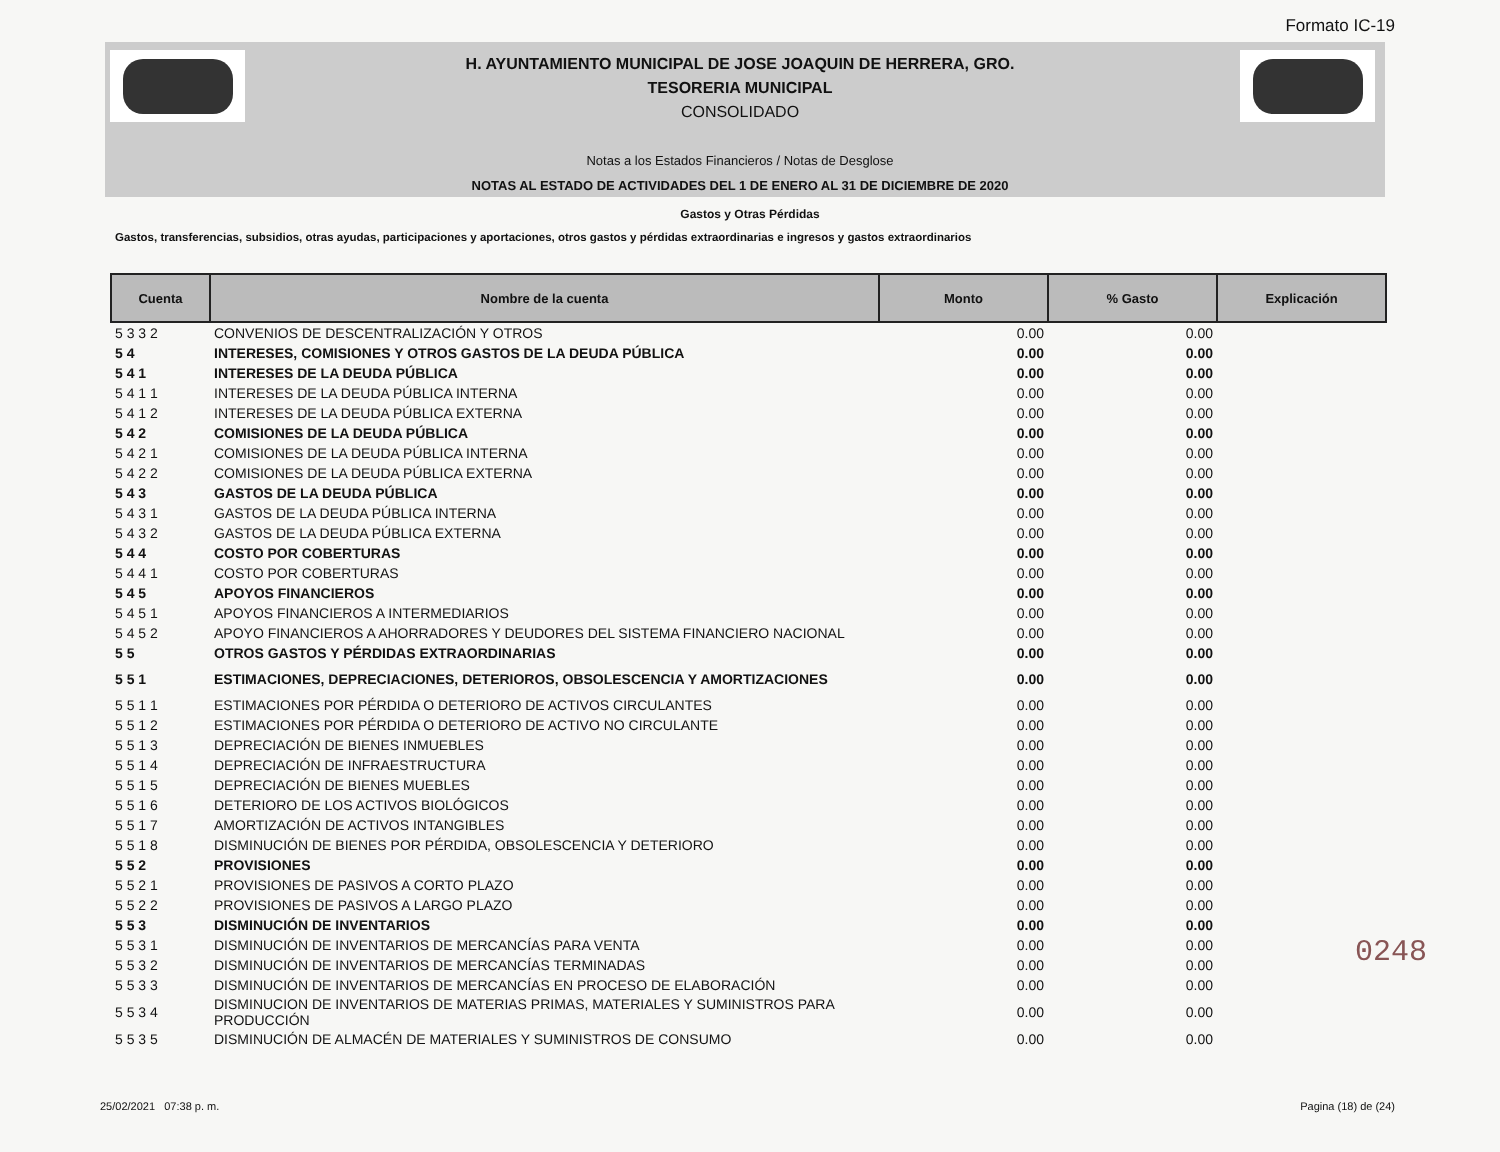Formato IC-19
H. AYUNTAMIENTO MUNICIPAL DE JOSE JOAQUIN DE HERRERA, GRO.
TESORERIA MUNICIPAL
CONSOLIDADO
Notas a los Estados Financieros / Notas de Desglose
NOTAS AL ESTADO DE ACTIVIDADES DEL 1 DE ENERO AL 31 DE DICIEMBRE DE 2020
Gastos y Otras Pérdidas
Gastos, transferencias, subsidios, otras ayudas, participaciones y aportaciones, otros gastos y pérdidas extraordinarias e ingresos y gastos extraordinarios
| Cuenta | Nombre de la cuenta | Monto | % Gasto | Explicación |
| --- | --- | --- | --- | --- |
| 5 3 3 2 | CONVENIOS DE DESCENTRALIZACIÓN Y OTROS | 0.00 | 0.00 | |
| 5 4 | INTERESES, COMISIONES Y OTROS GASTOS DE LA DEUDA PÚBLICA | 0.00 | 0.00 | |
| 5 4 1 | INTERESES DE LA DEUDA PÚBLICA | 0.00 | 0.00 | |
| 5 4 1 1 | INTERESES DE LA DEUDA PÚBLICA INTERNA | 0.00 | 0.00 | |
| 5 4 1 2 | INTERESES DE LA DEUDA PÚBLICA EXTERNA | 0.00 | 0.00 | |
| 5 4 2 | COMISIONES DE LA DEUDA PÚBLICA | 0.00 | 0.00 | |
| 5 4 2 1 | COMISIONES DE LA DEUDA PÚBLICA INTERNA | 0.00 | 0.00 | |
| 5 4 2 2 | COMISIONES DE LA DEUDA PÚBLICA EXTERNA | 0.00 | 0.00 | |
| 5 4 3 | GASTOS DE LA DEUDA PÚBLICA | 0.00 | 0.00 | |
| 5 4 3 1 | GASTOS DE LA DEUDA PÚBLICA INTERNA | 0.00 | 0.00 | |
| 5 4 3 2 | GASTOS DE LA DEUDA PÚBLICA EXTERNA | 0.00 | 0.00 | |
| 5 4 4 | COSTO POR COBERTURAS | 0.00 | 0.00 | |
| 5 4 4 1 | COSTO POR COBERTURAS | 0.00 | 0.00 | |
| 5 4 5 | APOYOS FINANCIEROS | 0.00 | 0.00 | |
| 5 4 5 1 | APOYOS FINANCIEROS A INTERMEDIARIOS | 0.00 | 0.00 | |
| 5 4 5 2 | APOYO FINANCIEROS A AHORRADORES Y DEUDORES DEL SISTEMA FINANCIERO NACIONAL | 0.00 | 0.00 | |
| 5 5 | OTROS GASTOS Y PÉRDIDAS EXTRAORDINARIAS | 0.00 | 0.00 | |
| 5 5 1 | ESTIMACIONES, DEPRECIACIONES, DETERIOROS, OBSOLESCENCIA Y AMORTIZACIONES | 0.00 | 0.00 | |
| 5 5 1 1 | ESTIMACIONES POR PÉRDIDA O DETERIORO DE ACTIVOS CIRCULANTES | 0.00 | 0.00 | |
| 5 5 1 2 | ESTIMACIONES POR PÉRDIDA O DETERIORO DE ACTIVO NO CIRCULANTE | 0.00 | 0.00 | |
| 5 5 1 3 | DEPRECIACIÓN DE BIENES INMUEBLES | 0.00 | 0.00 | |
| 5 5 1 4 | DEPRECIACIÓN DE INFRAESTRUCTURA | 0.00 | 0.00 | |
| 5 5 1 5 | DEPRECIACIÓN DE BIENES MUEBLES | 0.00 | 0.00 | |
| 5 5 1 6 | DETERIORO DE LOS ACTIVOS BIOLÓGICOS | 0.00 | 0.00 | |
| 5 5 1 7 | AMORTIZACIÓN DE ACTIVOS INTANGIBLES | 0.00 | 0.00 | |
| 5 5 1 8 | DISMINUCIÓN DE BIENES POR PÉRDIDA, OBSOLESCENCIA Y DETERIORO | 0.00 | 0.00 | |
| 5 5 2 | PROVISIONES | 0.00 | 0.00 | |
| 5 5 2 1 | PROVISIONES DE PASIVOS A CORTO PLAZO | 0.00 | 0.00 | |
| 5 5 2 2 | PROVISIONES DE PASIVOS A LARGO PLAZO | 0.00 | 0.00 | |
| 5 5 3 | DISMINUCIÓN DE INVENTARIOS | 0.00 | 0.00 | |
| 5 5 3 1 | DISMINUCIÓN DE INVENTARIOS DE MERCANCÍAS PARA VENTA | 0.00 | 0.00 | |
| 5 5 3 2 | DISMINUCIÓN DE INVENTARIOS DE MERCANCÍAS TERMINADAS | 0.00 | 0.00 | |
| 5 5 3 3 | DISMINUCIÓN DE INVENTARIOS DE MERCANCÍAS EN PROCESO DE ELABORACIÓN | 0.00 | 0.00 | |
| 5 5 3 4 | DISMINUCION DE INVENTARIOS DE MATERIAS PRIMAS, MATERIALES Y SUMINISTROS PARA PRODUCCIÓN | 0.00 | 0.00 | |
| 5 5 3 5 | DISMINUCIÓN DE ALMACÉN DE MATERIALES Y SUMINISTROS DE CONSUMO | 0.00 | 0.00 | |
0248
25/02/2021 07:38 p. m. Pagina (18) de (24)